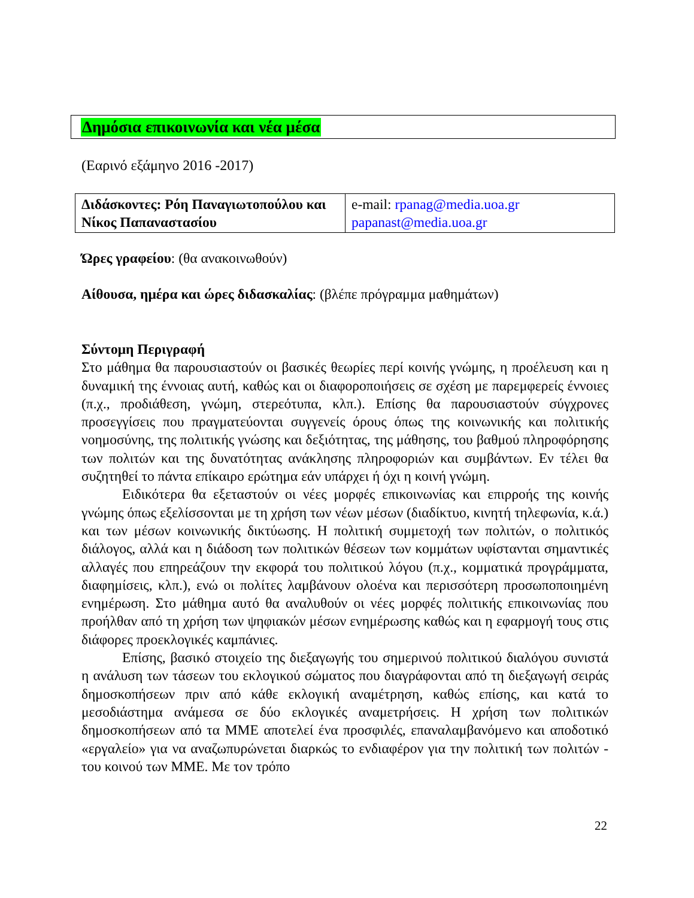Δημόσια επικοινωνία και νέα μέσα
(Εαρινό εξάμηνο 2016 -2017)
| Διδάσκοντες: Ρόη Παναγιωτοπούλου και Νίκος Παπαναστασίου | e-mail: rpanag@media.uoa.gr papanast@media.uoa.gr |
Ώρες γραφείου: (θα ανακοινωθούν)
Αίθουσα, ημέρα και ώρες διδασκαλίας: (βλέπε πρόγραμμα μαθημάτων)
Σύντομη Περιγραφή
Στο μάθημα θα παρουσιαστούν οι βασικές θεωρίες περί κοινής γνώμης, η προέλευση και η δυναμική της έννοιας αυτή, καθώς και οι διαφοροποιήσεις σε σχέση με παρεμφερείς έννοιες (π.χ., προδιάθεση, γνώμη, στερεότυπα, κλπ.). Επίσης θα παρουσιαστούν σύγχρονες προσεγγίσεις που πραγματεύονται συγγενείς όρους όπως της κοινωνικής και πολιτικής νοημοσύνης, της πολιτικής γνώσης και δεξιότητας, της μάθησης, του βαθμού πληροφόρησης των πολιτών και της δυνατότητας ανάκλησης πληροφοριών και συμβάντων. Εν τέλει θα συζητηθεί το πάντα επίκαιρο ερώτημα εάν υπάρχει ή όχι η κοινή γνώμη.
Ειδικότερα θα εξεταστούν οι νέες μορφές επικοινωνίας και επιρροής της κοινής γνώμης όπως εξελίσσονται με τη χρήση των νέων μέσων (διαδίκτυο, κινητή τηλεφωνία, κ.ά.) και των μέσων κοινωνικής δικτύωσης. Η πολιτική συμμετοχή των πολιτών, ο πολιτικός διάλογος, αλλά και η διάδοση των πολιτικών θέσεων των κομμάτων υφίστανται σημαντικές αλλαγές που επηρεάζουν την εκφορά του πολιτικού λόγου (π.χ., κομματικά προγράμματα, διαφημίσεις, κλπ.), ενώ οι πολίτες λαμβάνουν ολοένα και περισσότερη προσωποποιημένη ενημέρωση. Στο μάθημα αυτό θα αναλυθούν οι νέες μορφές πολιτικής επικοινωνίας που προήλθαν από τη χρήση των ψηφιακών μέσων ενημέρωσης καθώς και η εφαρμογή τους στις διάφορες προεκλογικές καμπάνιες.
Επίσης, βασικό στοιχείο της διεξαγωγής του σημερινού πολιτικού διαλόγου συνιστά η ανάλυση των τάσεων του εκλογικού σώματος που διαγράφονται από τη διεξαγωγή σειράς δημοσκοπήσεων πριν από κάθε εκλογική αναμέτρηση, καθώς επίσης, και κατά το μεσοδιάστημα ανάμεσα σε δύο εκλογικές αναμετρήσεις. Η χρήση των πολιτικών δημοσκοπήσεων από τα ΜΜΕ αποτελεί ένα προσφιλές, επαναλαμβανόμενο και αποδοτικό «εργαλείο» για να αναζωπυρώνεται διαρκώς το ενδιαφέρον για την πολιτική των πολιτών - του κοινού των ΜΜΕ. Με τον τρόπο
22